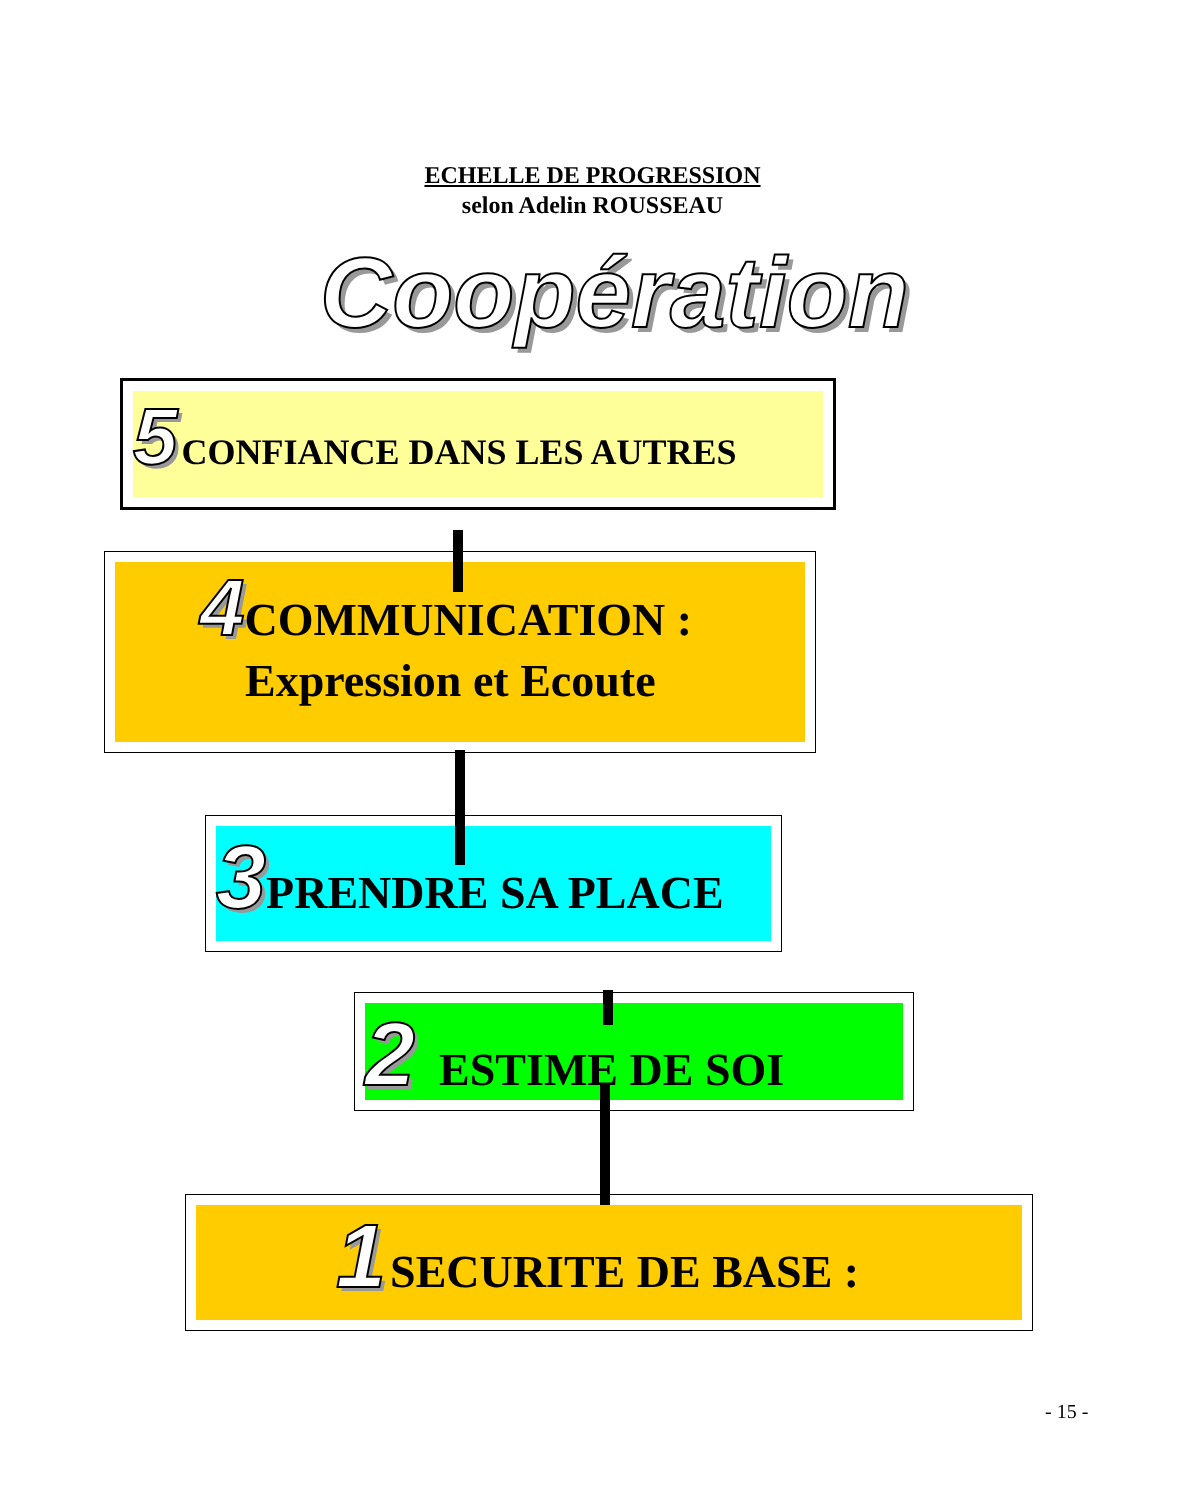ECHELLE DE PROGRESSION
selon Adelin ROUSSEAU
Coopération
5 CONFIANCE DANS LES AUTRES
4 COMMUNICATION :
Expression et Ecoute
3 PRENDRE SA PLACE
2 ESTIME DE SOI
1 SECURITE DE BASE :
- 15 -